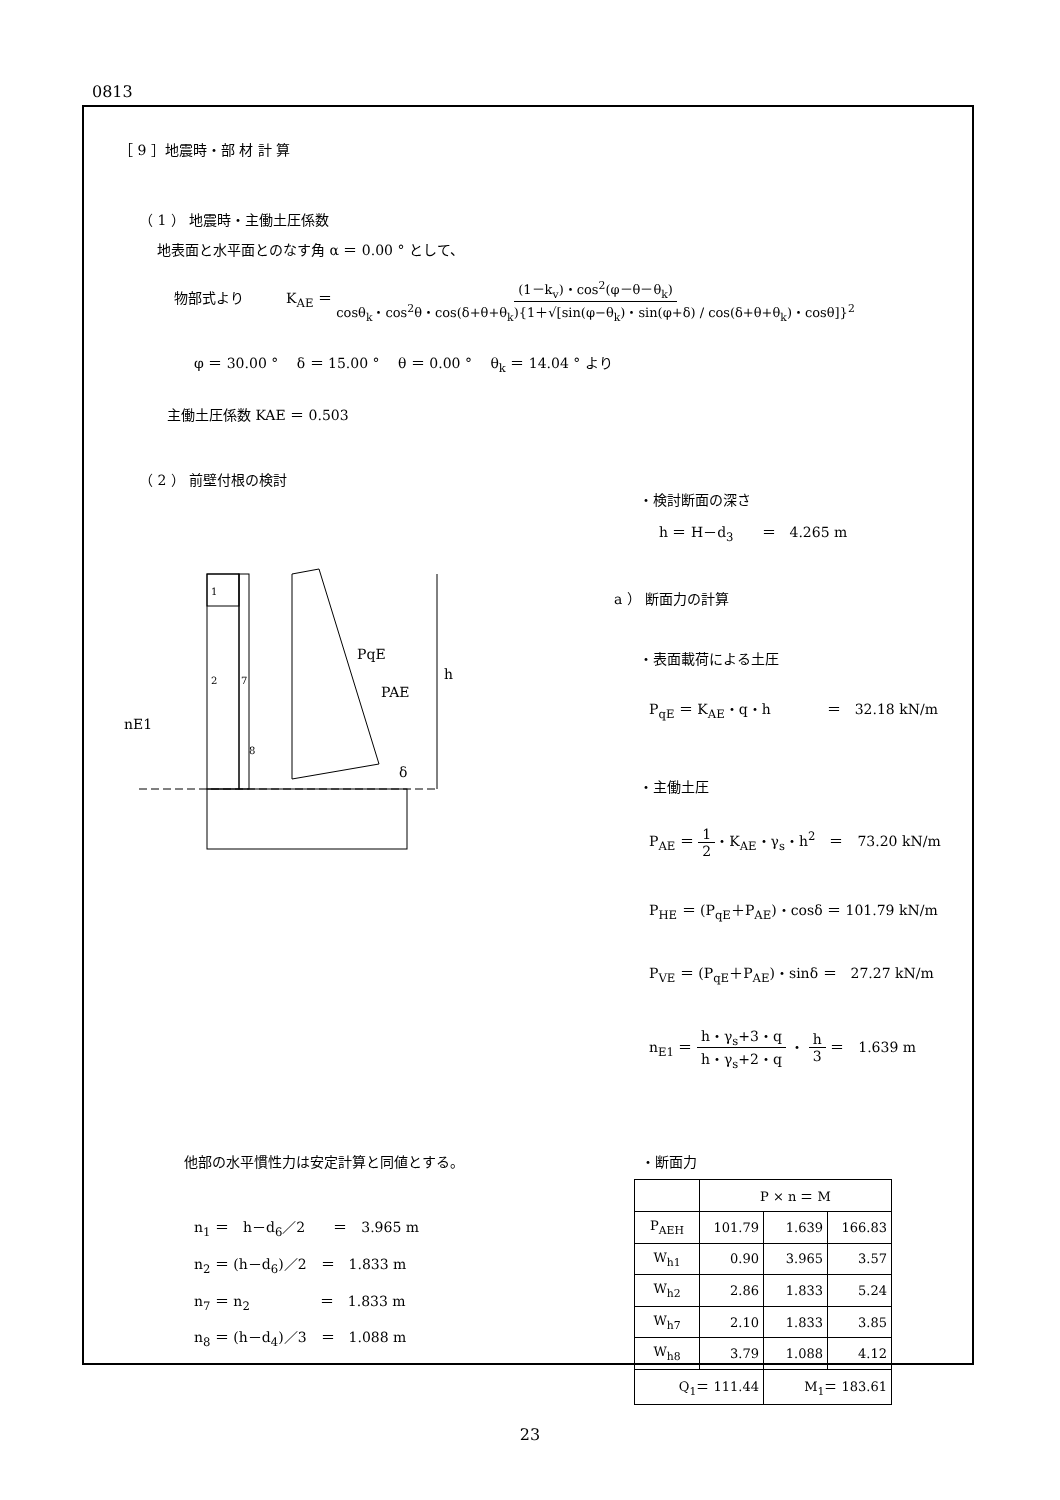0813
［ 9 ］地震時・部 材 計 算
（ 1 ） 地震時・主働土圧係数
地表面と水平面とのなす角 α ＝ 0.00 ° として、
物部式より　　　K<sub>AE</sub> ＝ (1－k<sub>v</sub>)・cos<sup>2</sup>(φ－θ－θ<sub>k</sub>) cosθ<sub>k</sub>・cos<sup>2</sup>θ・cos(δ+θ+θ<sub>k</sub>){1＋√[sin(φ−θ<sub>k</sub>)・sin(φ+δ) / cos(δ+θ+θ<sub>k</sub>)・cosθ]}<sup>2</sup>
φ ＝ 30.00 °　 δ ＝ 15.00 °　 θ ＝ 0.00 °　 θ<sub>k</sub> ＝ 14.04 ° より
主働土圧係数 KAE ＝ 0.503
（ 2 ） 前壁付根の検討
1
2
7
8
PqE
PAE
h
nE1
δ
・検討断面の深さ
h ＝ H－d<sub>3</sub>　　＝　4.265 m
a ） 断面力の計算
・表面載荷による土圧
P<sub>qE</sub> ＝ K<sub>AE</sub>・q・h　　　　＝　32.18 kN/m
・主働土圧
P<sub>AE</sub> ＝ 1 2・K<sub>AE</sub>・γ<sub>s</sub>・h<sup>2</sup>　＝　73.20 kN/m
P<sub>HE</sub> ＝ (P<sub>qE</sub>＋P<sub>AE</sub>)・cosδ ＝ 101.79 kN/m
P<sub>VE</sub> ＝ (P<sub>qE</sub>＋P<sub>AE</sub>)・sinδ ＝　27.27 kN/m
n<sub>E1</sub> ＝ h・γ<sub>s</sub>+3・q h・γ<sub>s</sub>+2・q ・ h 3 ＝　1.639 m
他部の水平慣性力は安定計算と同値とする。
n<sub>1</sub> ＝　h－d<sub>6</sub>／2　　＝　3.965 m
n<sub>2</sub> ＝ (h－d<sub>6</sub>)／2　＝　1.833 m
n<sub>7</sub> ＝ n<sub>2</sub>　　　　　＝　1.833 m
n<sub>8</sub> ＝ (h－d<sub>4</sub>)／3　＝　1.088 m
・断面力
| | P × n ＝ M | | |
| --- | --- | --- | --- |
| P<sub>AEH</sub> | 101.79 | 1.639 | 166.83 |
| W<sub>h1</sub> | 0.90 | 3.965 | 3.57 |
| W<sub>h2</sub> | 2.86 | 1.833 | 5.24 |
| W<sub>h7</sub> | 2.10 | 1.833 | 3.85 |
| W<sub>h8</sub> | 3.79 | 1.088 | 4.12 |
| Q<sub>1</sub>＝ 111.44 | | M<sub>1</sub>＝ 183.61 | |
23